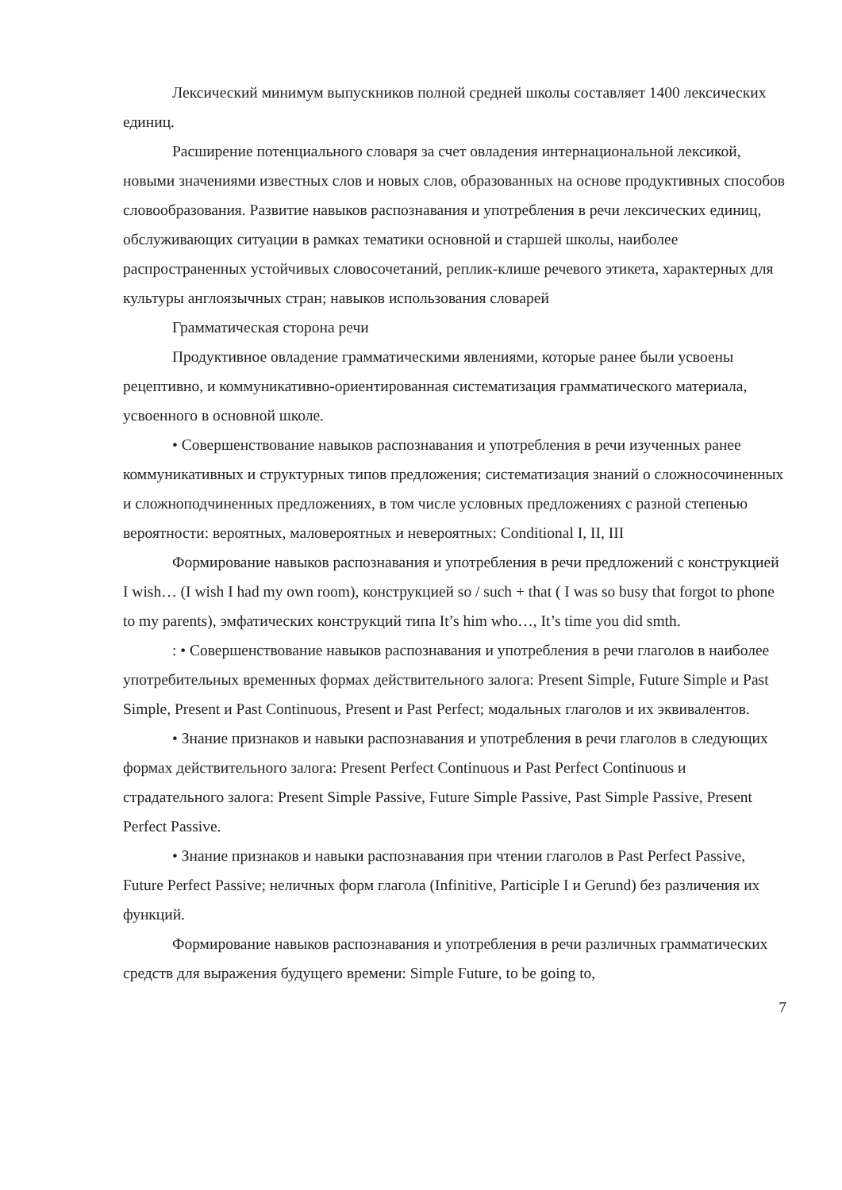Лексический минимум выпускников полной средней школы составляет 1400 лексических единиц.
Расширение потенциального словаря за счет овладения интернациональной лексикой, новыми значениями известных слов и новых слов, образованных на основе продуктивных способов словообразования. Развитие навыков распознавания и употребления в речи лексических единиц, обслуживающих ситуации в рамках тематики основной и старшей школы, наиболее распространенных устойчивых словосочетаний, реплик-клише речевого этикета, характерных для культуры англоязычных стран; навыков использования словарей
Грамматическая сторона речи
Продуктивное овладение грамматическими явлениями, которые ранее были усвоены рецептивно, и коммуникативно-ориентированная систематизация грамматического материала, усвоенного в основной школе.
• Совершенствование навыков распознавания и употребления в речи изученных ранее коммуникативных и структурных типов предложения; систематизация знаний о сложносочиненных и сложноподчиненных предложениях, в том числе условных предложениях с разной степенью вероятности: вероятных, маловероятных и невероятных: Conditional I, II, III
Формирование навыков распознавания и употребления в речи предложений с конструкцией I wish… (I wish I had my own room), конструкцией so / such + that ( I was so busy that forgot to phone to my parents), эмфатических конструкций типа It’s him who…, It’s time you did smth.
: • Совершенствование навыков распознавания и употребления в речи глаголов в наиболее употребительных временных формах действительного залога: Present Simple, Future Simple и Past Simple, Present и Past Continuous, Present и Past Perfect; модальных глаголов и их эквивалентов.
• Знание признаков и навыки распознавания и употребления в речи глаголов в следующих формах действительного залога: Present Perfect Continuous и Past Perfect Continuous и страдательного залога: Present Simple Passive, Future Simple Passive, Past Simple Passive, Present Perfect Passive.
• Знание признаков и навыки распознавания при чтении глаголов в Past Perfect Passive, Future Perfect Passive; неличных форм глагола (Infinitive, Participle I и Gerund) без различения их функций.
Формирование навыков распознавания и употребления в речи различных грамматических средств для выражения будущего времени: Simple Future, to be going to,
7